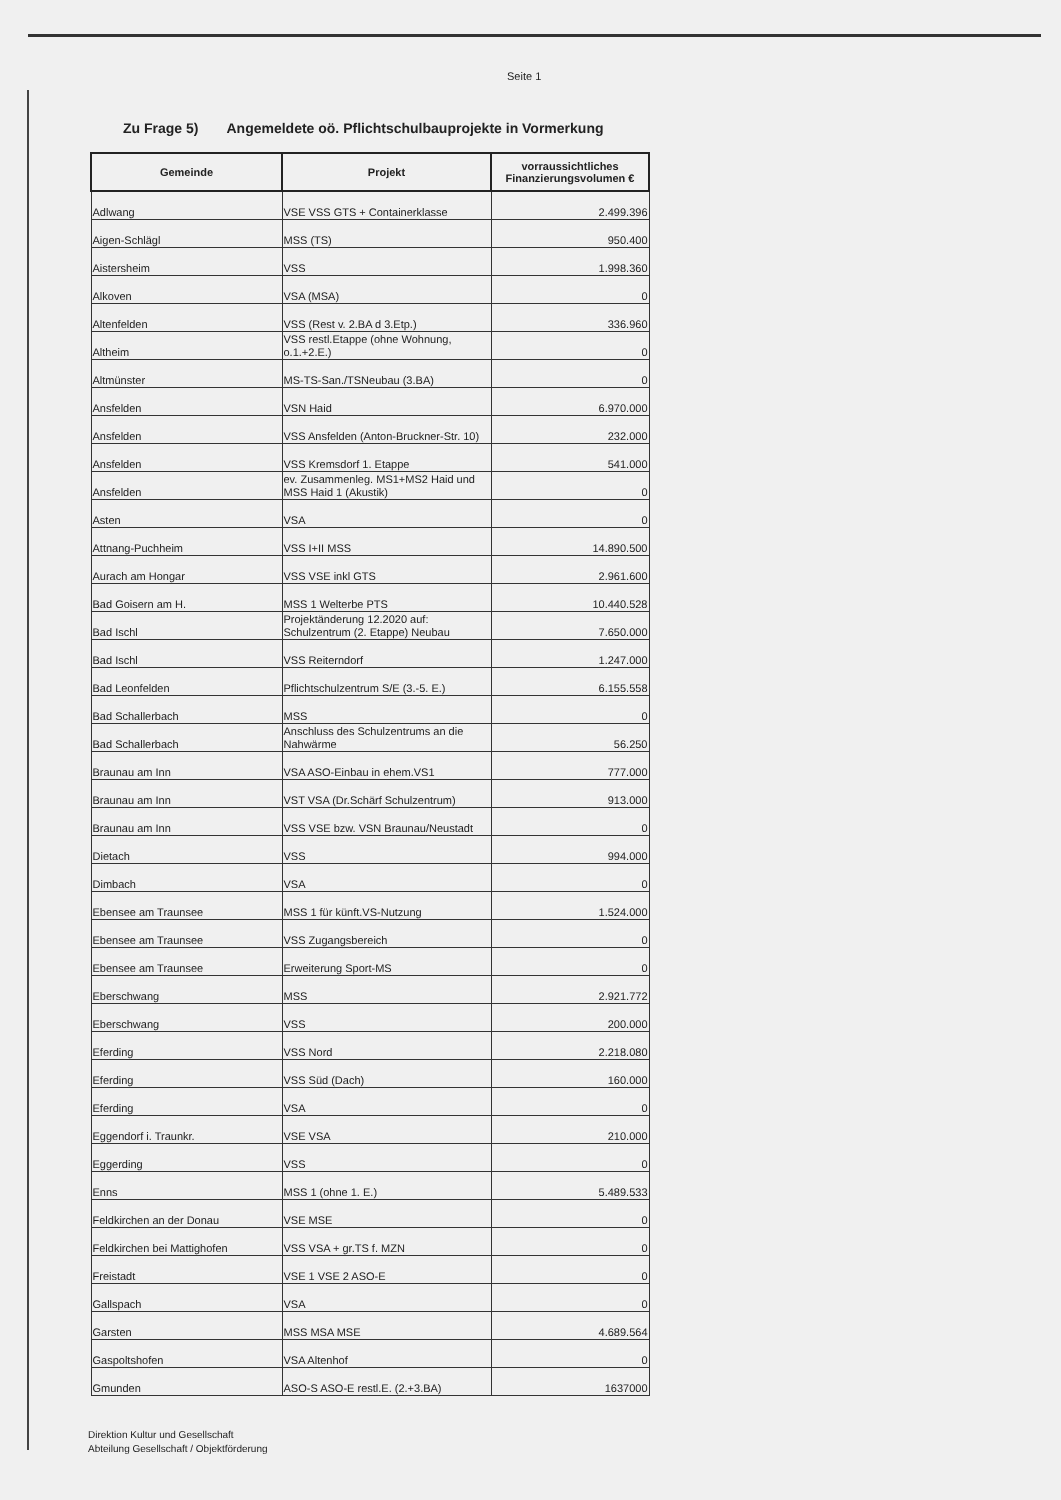Seite 1
Zu Frage 5) Angemeldete oö. Pflichtschulbauprojekte in Vormerkung
| Gemeinde | Projekt | vorraussichtliches Finanzierungsvolumen € |
| --- | --- | --- |
| Adlwang | VSE VSS GTS + Containerklasse | 2.499.396 |
| Aigen-Schlägl | MSS (TS) | 950.400 |
| Aistersheim | VSS | 1.998.360 |
| Alkoven | VSA (MSA) | 0 |
| Altenfelden | VSS (Rest v. 2.BA d 3.Etp.) | 336.960 |
| Altheim | VSS restl.Etappe (ohne Wohnung, o.1.+2.E.) | 0 |
| Altmünster | MS-TS-San./TSNeubau (3.BA) | 0 |
| Ansfelden | VSN Haid | 6.970.000 |
| Ansfelden | VSS Ansfelden (Anton-Bruckner-Str. 10) | 232.000 |
| Ansfelden | VSS Kremsdorf 1. Etappe | 541.000 |
| Ansfelden | ev. Zusammenleg. MS1+MS2 Haid und MSS Haid 1 (Akustik) | 0 |
| Asten | VSA | 0 |
| Attnang-Puchheim | VSS I+II MSS | 14.890.500 |
| Aurach am Hongar | VSS VSE inkl GTS | 2.961.600 |
| Bad Goisern am H. | MSS 1 Welterbe PTS | 10.440.528 |
| Bad Ischl | Projektänderung 12.2020 auf: Schulzentrum (2. Etappe) Neubau | 7.650.000 |
| Bad Ischl | VSS Reiterndorf | 1.247.000 |
| Bad Leonfelden | Pflichtschulzentrum S/E (3.-5. E.) | 6.155.558 |
| Bad Schallerbach | MSS | 0 |
| Bad Schallerbach | Anschluss des Schulzentrums an die Nahwärme | 56.250 |
| Braunau am Inn | VSA ASO-Einbau in ehem.VS1 | 777.000 |
| Braunau am Inn | VST VSA (Dr.Schärf Schulzentrum) | 913.000 |
| Braunau am Inn | VSS VSE bzw. VSN Braunau/Neustadt | 0 |
| Dietach | VSS | 994.000 |
| Dimbach | VSA | 0 |
| Ebensee am Traunsee | MSS 1 für künft.VS-Nutzung | 1.524.000 |
| Ebensee am Traunsee | VSS Zugangsbereich | 0 |
| Ebensee am Traunsee | Erweiterung Sport-MS | 0 |
| Eberschwang | MSS | 2.921.772 |
| Eberschwang | VSS | 200.000 |
| Eferding | VSS Nord | 2.218.080 |
| Eferding | VSS Süd (Dach) | 160.000 |
| Eferding | VSA | 0 |
| Eggendorf i. Traunkr. | VSE VSA | 210.000 |
| Eggerding | VSS | 0 |
| Enns | MSS 1 (ohne 1. E.) | 5.489.533 |
| Feldkirchen an der Donau | VSE MSE | 0 |
| Feldkirchen bei Mattighofen | VSS VSA + gr.TS f. MZN | 0 |
| Freistadt | VSE 1 VSE 2 ASO-E | 0 |
| Gallspach | VSA | 0 |
| Garsten | MSS MSA MSE | 4.689.564 |
| Gaspoltshofen | VSA Altenhof | 0 |
| Gmunden | ASO-S ASO-E restl.E. (2.+3.BA) | 1637000 |
Direktion Kultur und Gesellschaft
Abteilung Gesellschaft / Objektförderung